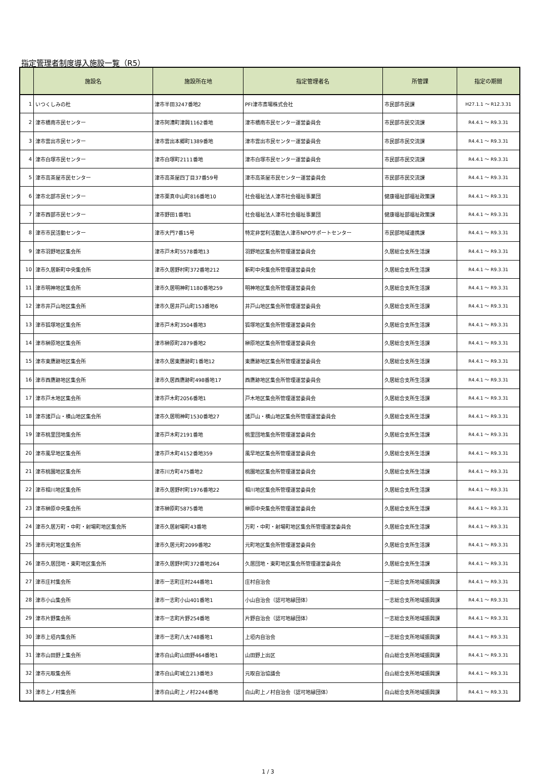指定管理者制度導入施設一覧（R5）
| | 施設名 | 施設所在地 | 指定管理者名 | 所管課 | 指定の期間 |
| --- | --- | --- | --- | --- | --- |
| 1 | いつくしみの杜 | 津市半田3247番地2 | PFI津市斎場株式会社 | 市民部市民課 | H27.1.1 ～ R12.3.31 |
| 2 | 津市橋南市民センター | 津市阿漕町津興1162番地 | 津市橋南市民センター運営委員会 | 市民部市民交流課 | R4.4.1 ～ R9.3.31 |
| 3 | 津市雲出市民センター | 津市雲出本郷町1389番地 | 津市雲出市民センター運営委員会 | 市民部市民交流課 | R4.4.1 ～ R9.3.31 |
| 4 | 津市白塚市民センター | 津市白塚町2111番地 | 津市白塚市民センター運営委員会 | 市民部市民交流課 | R4.4.1 ～ R9.3.31 |
| 5 | 津市高茶屋市民センター | 津市高茶屋四丁目37番59号 | 津市高茶屋市民センター運営委員会 | 市民部市民交流課 | R4.4.1 ～ R9.3.31 |
| 6 | 津市北部市民センター | 津市栗真中山町816番地10 | 社会福祉法人津市社会福祉事業団 | 健康福祉部福祉政策課 | R4.4.1 ～ R9.3.31 |
| 7 | 津市西部市民センター | 津市野田1番地1 | 社会福祉法人津市社会福祉事業団 | 健康福祉部福祉政策課 | R4.4.1 ～ R9.3.31 |
| 8 | 津市市民活動センター | 津市大門7番15号 | 特定非営利活動法人津市NPOサポートセンター | 市民部地域連携課 | R4.4.1 ～ R9.3.31 |
| 9 | 津市羽野地区集会所 | 津市戸木町5578番地13 | 羽野地区集会所管理運営委員会 | 久居総合支所生活課 | R4.4.1 ～ R9.3.31 |
| 10 | 津市久居新町中央集会所 | 津市久居野村町372番地212 | 新町中央集会所管理運営委員会 | 久居総合支所生活課 | R4.4.1 ～ R9.3.31 |
| 11 | 津市明神地区集会所 | 津市久居明神町1180番地259 | 明神地区集会所管理運営委員会 | 久居総合支所生活課 | R4.4.1 ～ R9.3.31 |
| 12 | 津市井戸山地区集会所 | 津市久居井戸山町153番地6 | 井戸山地区集会所管理運営委員会 | 久居総合支所生活課 | R4.4.1 ～ R9.3.31 |
| 13 | 津市狐塚地区集会所 | 津市戸木町3504番地3 | 狐塚地区集会所管理運営委員会 | 久居総合支所生活課 | R4.4.1 ～ R9.3.31 |
| 14 | 津市榊原地区集会所 | 津市榊原町2879番地2 | 榊原地区集会所管理運営委員会 | 久居総合支所生活課 | R4.4.1 ～ R9.3.31 |
| 15 | 津市東鷹跡地区集会所 | 津市久居東鷹跡町1番地12 | 東鷹跡地区集会所管理運営委員会 | 久居総合支所生活課 | R4.4.1 ～ R9.3.31 |
| 16 | 津市西鷹跡地区集会所 | 津市久居西鷹跡町498番地17 | 西鷹跡地区集会所管理運営委員会 | 久居総合支所生活課 | R4.4.1 ～ R9.3.31 |
| 17 | 津市戸木地区集会所 | 津市戸木町2056番地1 | 戸木地区集会所管理運営委員会 | 久居総合支所生活課 | R4.4.1 ～ R9.3.31 |
| 18 | 津市諸戸山・横山地区集会所 | 津市久居明神町1530番地27 | 諸戸山・横山地区集会所管理運営委員会 | 久居総合支所生活課 | R4.4.1 ～ R9.3.31 |
| 19 | 津市桃里団地集会所 | 津市戸木町2191番地 | 桃里団地集会所管理運営委員会 | 久居総合支所生活課 | R4.4.1 ～ R9.3.31 |
| 20 | 津市風早地区集会所 | 津市戸木町4152番地359 | 風早地区集会所管理運営委員会 | 久居総合支所生活課 | R4.4.1 ～ R9.3.31 |
| 21 | 津市桃園地区集会所 | 津市川方町475番地2 | 桃園地区集会所管理運営委員会 | 久居総合支所生活課 | R4.4.1 ～ R9.3.31 |
| 22 | 津市相川地区集会所 | 津市久居野村町1976番地22 | 相川地区集会所管理運営委員会 | 久居総合支所生活課 | R4.4.1 ～ R9.3.31 |
| 23 | 津市榊原中央集会所 | 津市榊原町5875番地 | 榊原中央集会所管理運営委員会 | 久居総合支所生活課 | R4.4.1 ～ R9.3.31 |
| 24 | 津市久居万町・中町・射場町地区集会所 | 津市久居射場町43番地 | 万町・中町・射場町地区集会所管理運営委員会 | 久居総合支所生活課 | R4.4.1 ～ R9.3.31 |
| 25 | 津市元町地区集会所 | 津市久居元町2099番地2 | 元町地区集会所管理運営委員会 | 久居総合支所生活課 | R4.4.1 ～ R9.3.31 |
| 26 | 津市久居団地・東町地区集会所 | 津市久居野村町372番地264 | 久居団地・東町地区集会所管理運営委員会 | 久居総合支所生活課 | R4.4.1 ～ R9.3.31 |
| 27 | 津市庄村集会所 | 津市一志町庄村244番地1 | 庄村自治会 | 一志総合支所地域振興課 | R4.4.1 ～ R9.3.31 |
| 28 | 津市小山集会所 | 津市一志町小山401番地1 | 小山自治会（認可地縁団体） | 一志総合支所地域振興課 | R4.4.1 ～ R9.3.31 |
| 29 | 津市片野集会所 | 津市一志町片野254番地 | 片野自治会（認可地縁団体） | 一志総合支所地域振興課 | R4.4.1 ～ R9.3.31 |
| 30 | 津市上垣内集会所 | 津市一志町八太748番地1 | 上垣内自治会 | 一志総合支所地域振興課 | R4.4.1 ～ R9.3.31 |
| 31 | 津市山田野上集会所 | 津市白山町山田野464番地1 | 山田野上出区 | 白山総合支所地域振興課 | R4.4.1 ～ R9.3.31 |
| 32 | 津市元取集会所 | 津市白山町城立213番地3 | 元取自治協議会 | 白山総合支所地域振興課 | R4.4.1 ～ R9.3.31 |
| 33 | 津市上ノ村集会所 | 津市白山町上ノ村2244番地 | 白山町上ノ村自治会（認可地縁団体） | 白山総合支所地域振興課 | R4.4.1 ～ R9.3.31 |
1 / 3